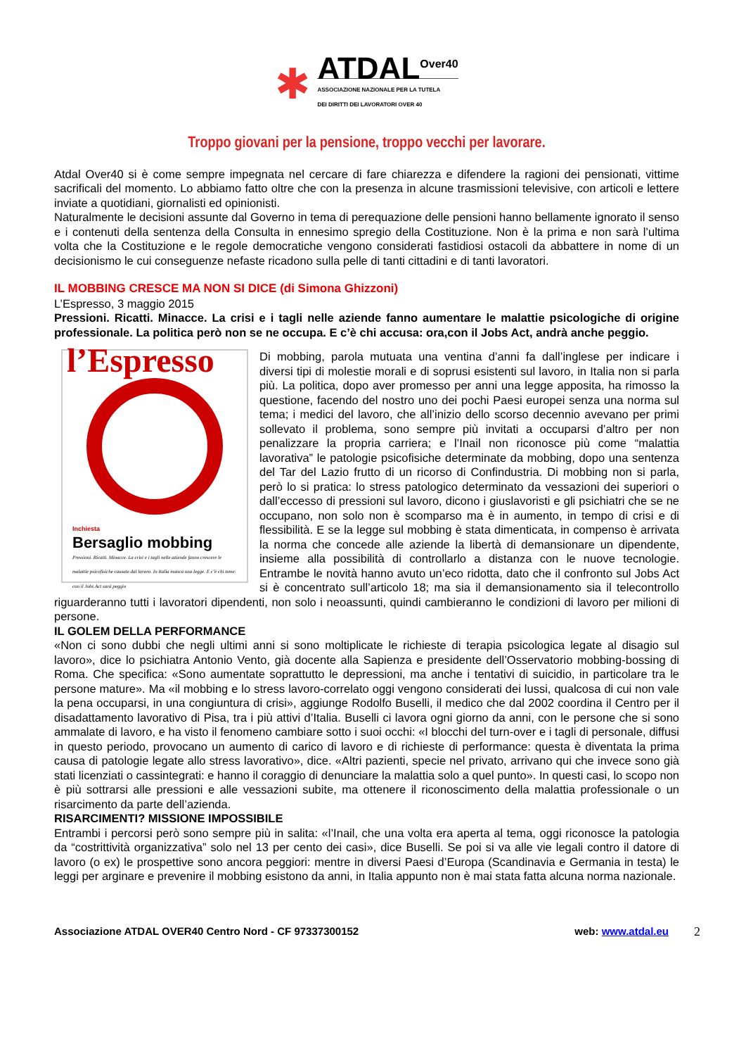✱
ATDAL<sup>Over40</sup>
ASSOCIAZIONE NAZIONALE PER LA TUTELA
DEI DIRITTI DEI LAVORATORI OVER 40
Troppo giovani per la pensione, troppo vecchi per lavorare.
Atdal Over40 si è come sempre impegnata nel cercare di fare chiarezza e difendere la ragioni dei pensionati, vittime sacrificali del momento. Lo abbiamo fatto oltre che con la presenza in alcune trasmissioni televisive, con articoli e lettere inviate a quotidiani, giornalisti ed opinionisti.
Naturalmente le decisioni assunte dal Governo in tema di perequazione delle pensioni hanno bellamente ignorato il senso e i contenuti della sentenza della Consulta in ennesimo spregio della Costituzione. Non è la prima e non sarà l’ultima volta che la Costituzione e le regole democratiche vengono considerati fastidiosi ostacoli da abbattere in nome di un decisionismo le cui conseguenze nefaste ricadono sulla pelle di tanti cittadini e di tanti lavoratori.
IL MOBBING CRESCE MA NON SI DICE (di Simona Ghizzoni)
L’Espresso, 3 maggio 2015
Pressioni. Ricatti. Minacce. La crisi e i tagli nelle aziende fanno aumentare le malattie psicologiche di origine professionale. La politica però non se ne occupa. E c’è chi accusa: ora,con il Jobs Act, andrà anche peggio.
l’Espresso
Inchiesta
Bersaglio mobbing
Pressioni. Ricatti. Minacce. La crisi e i tagli nelle aziende fanno crescere le malattie psicofisiche causate dal lavoro. In Italia manca una legge. E c’è chi teme: con il Jobs Act sarà peggio
Di mobbing, parola mutuata una ventina d’anni fa dall’inglese per indicare i diversi tipi di molestie morali e di soprusi esistenti sul lavoro, in Italia non si parla più. La politica, dopo aver promesso per anni una legge apposita, ha rimosso la questione, facendo del nostro uno dei pochi Paesi europei senza una norma sul tema; i medici del lavoro, che all’inizio dello scorso decennio avevano per primi sollevato il problema, sono sempre più invitati a occuparsi d’altro per non penalizzare la propria carriera; e l’Inail non riconosce più come “malattia lavorativa” le patologie psicofisiche determinate da mobbing, dopo una sentenza del Tar del Lazio frutto di un ricorso di Confindustria. Di mobbing non si parla, però lo si pratica: lo stress patologico determinato da vessazioni dei superiori o dall’eccesso di pressioni sul lavoro, dicono i giuslavoristi e gli psichiatri che se ne occupano, non solo non è scomparso ma è in aumento, in tempo di crisi e di flessibilità. E se la legge sul mobbing è stata dimenticata, in compenso è arrivata la norma che concede alle aziende la libertà di demansionare un dipendente, insieme alla possibilità di controllarlo a distanza con le nuove tecnologie. Entrambe le novità hanno avuto un’eco ridotta, dato che il confronto sul Jobs Act si è concentrato sull’articolo 18; ma sia il demansionamento sia il telecontrollo riguarderanno tutti i lavoratori dipendenti, non solo i neoassunti, quindi cambieranno le condizioni di lavoro per milioni di persone.
IL GOLEM DELLA PERFORMANCE
«Non ci sono dubbi che negli ultimi anni si sono moltiplicate le richieste di terapia psicologica legate al disagio sul lavoro», dice lo psichiatra Antonio Vento, già docente alla Sapienza e presidente dell’Osservatorio mobbing-bossing di Roma. Che specifica: «Sono aumentate soprattutto le depressioni, ma anche i tentativi di suicidio, in particolare tra le persone mature». Ma «il mobbing e lo stress lavoro-correlato oggi vengono considerati dei lussi, qualcosa di cui non vale la pena occuparsi, in una congiuntura di crisi», aggiunge Rodolfo Buselli, il medico che dal 2002 coordina il Centro per il disadattamento lavorativo di Pisa, tra i più attivi d’Italia. Buselli ci lavora ogni giorno da anni, con le persone che si sono ammalate di lavoro, e ha visto il fenomeno cambiare sotto i suoi occhi: «I blocchi del turn-over e i tagli di personale, diffusi in questo periodo, provocano un aumento di carico di lavoro e di richieste di performance: questa è diventata la prima causa di patologie legate allo stress lavorativo», dice. «Altri pazienti, specie nel privato, arrivano qui che invece sono già stati licenziati o cassintegrati: e hanno il coraggio di denunciare la malattia solo a quel punto». In questi casi, lo scopo non è più sottrarsi alle pressioni e alle vessazioni subite, ma ottenere il riconoscimento della malattia professionale o un risarcimento da parte dell’azienda.
RISARCIMENTI? MISSIONE IMPOSSIBILE
Entrambi i percorsi però sono sempre più in salita: «l’Inail, che una volta era aperta al tema, oggi riconosce la patologia da “costrittività organizzativa” solo nel 13 per cento dei casi», dice Buselli. Se poi si va alle vie legali contro il datore di lavoro (o ex) le prospettive sono ancora peggiori: mentre in diversi Paesi d’Europa (Scandinavia e Germania in testa) le leggi per arginare e prevenire il mobbing esistono da anni, in Italia appunto non è mai stata fatta alcuna norma nazionale.
Associazione ATDAL OVER40 Centro Nord - CF 97337300152 web: www.atdal.eu 2